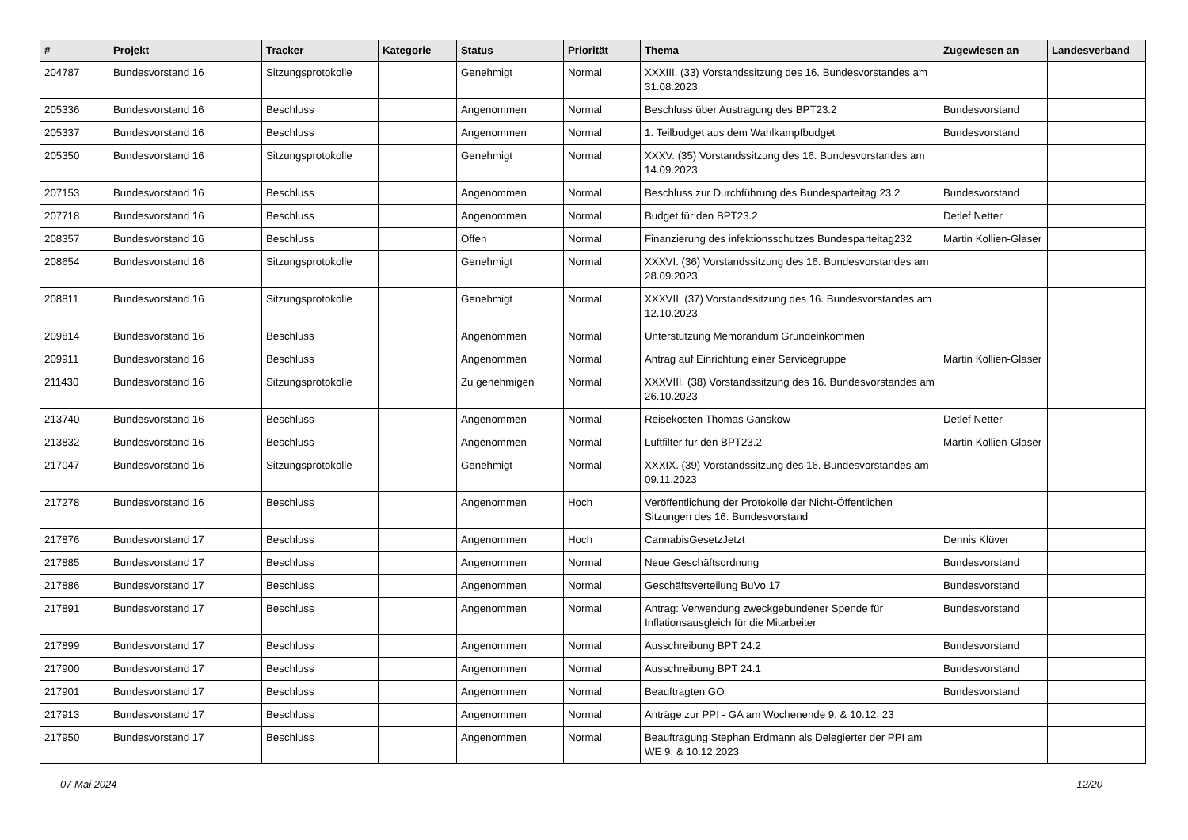| # | Projekt | Tracker | Kategorie | Status | Priorität | Thema | Zugewiesen an | Landesverband |
| --- | --- | --- | --- | --- | --- | --- | --- | --- |
| 204787 | Bundesvorstand 16 | Sitzungsprotokolle | | Genehmigt | Normal | XXXIII. (33) Vorstandssitzung des 16. Bundesvorstandes am 31.08.2023 | | |
| 205336 | Bundesvorstand 16 | Beschluss | | Angenommen | Normal | Beschluss über Austragung des BPT23.2 | Bundesvorstand | |
| 205337 | Bundesvorstand 16 | Beschluss | | Angenommen | Normal | 1. Teilbudget aus dem Wahlkampfbudget | Bundesvorstand | |
| 205350 | Bundesvorstand 16 | Sitzungsprotokolle | | Genehmigt | Normal | XXXV. (35) Vorstandssitzung des 16. Bundesvorstandes am 14.09.2023 | | |
| 207153 | Bundesvorstand 16 | Beschluss | | Angenommen | Normal | Beschluss zur Durchführung des Bundesparteitag 23.2 | Bundesvorstand | |
| 207718 | Bundesvorstand 16 | Beschluss | | Angenommen | Normal | Budget für den BPT23.2 | Detlef Netter | |
| 208357 | Bundesvorstand 16 | Beschluss | | Offen | Normal | Finanzierung des infektionsschutzes Bundesparteitag232 | Martin Kollien-Glaser | |
| 208654 | Bundesvorstand 16 | Sitzungsprotokolle | | Genehmigt | Normal | XXXVI. (36) Vorstandssitzung des 16. Bundesvorstandes am 28.09.2023 | | |
| 208811 | Bundesvorstand 16 | Sitzungsprotokolle | | Genehmigt | Normal | XXXVII. (37) Vorstandssitzung des 16. Bundesvorstandes am 12.10.2023 | | |
| 209814 | Bundesvorstand 16 | Beschluss | | Angenommen | Normal | Unterstützung Memorandum Grundeinkommen | | |
| 209911 | Bundesvorstand 16 | Beschluss | | Angenommen | Normal | Antrag auf Einrichtung einer Servicegruppe | Martin Kollien-Glaser | |
| 211430 | Bundesvorstand 16 | Sitzungsprotokolle | | Zu genehmigen | Normal | XXXVIII. (38) Vorstandssitzung des 16. Bundesvorstandes am 26.10.2023 | | |
| 213740 | Bundesvorstand 16 | Beschluss | | Angenommen | Normal | Reisekosten Thomas Ganskow | Detlef Netter | |
| 213832 | Bundesvorstand 16 | Beschluss | | Angenommen | Normal | Luftfilter für den BPT23.2 | Martin Kollien-Glaser | |
| 217047 | Bundesvorstand 16 | Sitzungsprotokolle | | Genehmigt | Normal | XXXIX. (39) Vorstandssitzung des 16. Bundesvorstandes am 09.11.2023 | | |
| 217278 | Bundesvorstand 16 | Beschluss | | Angenommen | Hoch | Veröffentlichung der Protokolle der Nicht-Öffentlichen Sitzungen des 16. Bundesvorstand | | |
| 217876 | Bundesvorstand 17 | Beschluss | | Angenommen | Hoch | CannabisGesetzJetzt | Dennis Klüver | |
| 217885 | Bundesvorstand 17 | Beschluss | | Angenommen | Normal | Neue Geschäftsordnung | Bundesvorstand | |
| 217886 | Bundesvorstand 17 | Beschluss | | Angenommen | Normal | Geschäftsverteilung BuVo 17 | Bundesvorstand | |
| 217891 | Bundesvorstand 17 | Beschluss | | Angenommen | Normal | Antrag: Verwendung zweckgebundener Spende für Inflationsausgleich für die Mitarbeiter | Bundesvorstand | |
| 217899 | Bundesvorstand 17 | Beschluss | | Angenommen | Normal | Ausschreibung BPT 24.2 | Bundesvorstand | |
| 217900 | Bundesvorstand 17 | Beschluss | | Angenommen | Normal | Ausschreibung BPT 24.1 | Bundesvorstand | |
| 217901 | Bundesvorstand 17 | Beschluss | | Angenommen | Normal | Beauftragten GO | Bundesvorstand | |
| 217913 | Bundesvorstand 17 | Beschluss | | Angenommen | Normal | Anträge zur PPI - GA am Wochenende 9. & 10.12. 23 | | |
| 217950 | Bundesvorstand 17 | Beschluss | | Angenommen | Normal | Beauftragung Stephan Erdmann als Delegierter der PPI am WE 9. & 10.12.2023 | | |
07 Mai 2024 12/20